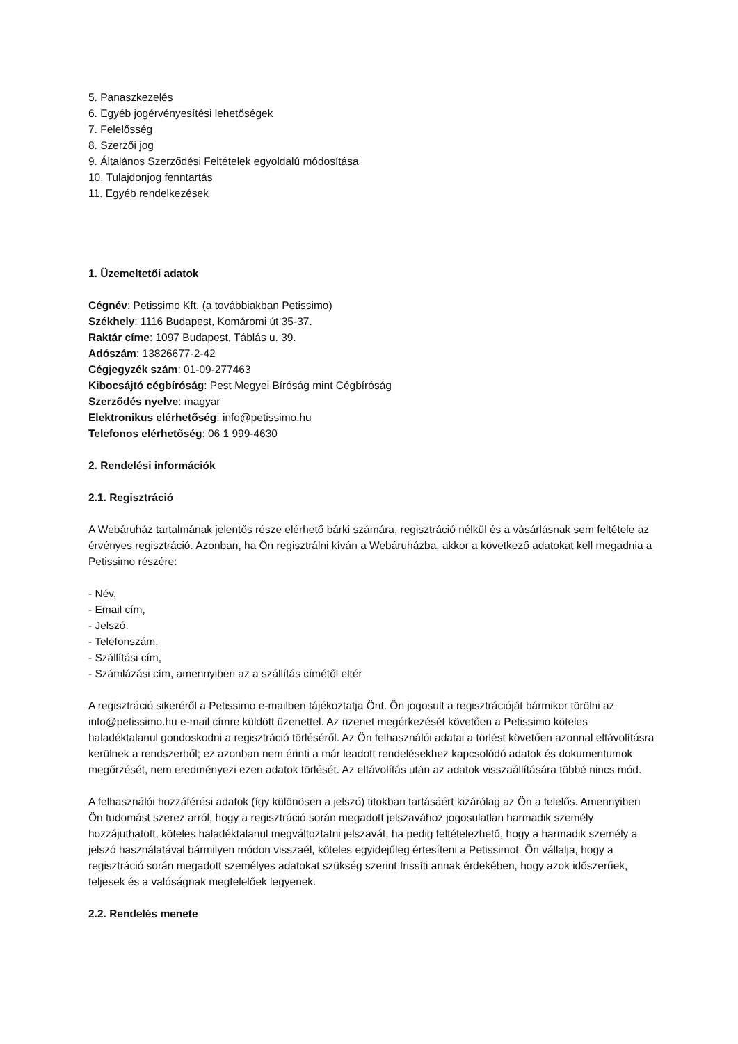5. Panaszkezelés
6. Egyéb jogérvényesítési lehetőségek
7. Felelősség
8. Szerzői jog
9. Általános Szerződési Feltételek egyoldalú módosítása
10. Tulajdonjog fenntartás
11. Egyéb rendelkezések
1. Üzemeltetői adatok
Cégnév: Petissimo Kft. (a továbbiakban Petissimo)
Székhely: 1116 Budapest, Komáromi út 35-37.
Raktár címe: 1097 Budapest, Táblás u. 39.
Adószám: 13826677-2-42
Cégjegyzék szám: 01-09-277463
Kibocsájtó cégbíróság: Pest Megyei Bíróság mint Cégbíróság
Szerződés nyelve: magyar
Elektronikus elérhetőség: info@petissimo.hu
Telefonos elérhetőség: 06 1 999-4630
2. Rendelési információk
2.1. Regisztráció
A Webáruház tartalmának jelentős része elérhető bárki számára, regisztráció nélkül és a vásárlásnak sem feltétele az érvényes regisztráció. Azonban, ha Ön regisztrálni kíván a Webáruházba, akkor a következő adatokat kell megadnia a Petissimo részére:
- Név,
- Email cím,
- Jelszó.
- Telefonszám,
- Szállítási cím,
- Számlázási cím, amennyiben az a szállítás címétől eltér
A regisztráció sikeréről a Petissimo e-mailben tájékoztatja Önt. Ön jogosult a regisztrációját bármikor törölni az info@petissimo.hu e-mail címre küldött üzenettel. Az üzenet megérkezését követően a Petissimo köteles haladéktalanul gondoskodni a regisztráció törléséről. Az Ön felhasználói adatai a törlést követően azonnal eltávolításra kerülnek a rendszerből; ez azonban nem érinti a már leadott rendelésekhez kapcsolódó adatok és dokumentumok megőrzését, nem eredményezi ezen adatok törlését. Az eltávolítás után az adatok visszaállítására többé nincs mód.
A felhasználói hozzáférési adatok (így különösen a jelszó) titokban tartásáért kizárólag az Ön a felelős. Amennyiben Ön tudomást szerez arról, hogy a regisztráció során megadott jelszavához jogosulatlan harmadik személy hozzájuthatott, köteles haladéktalanul megváltoztatni jelszavát, ha pedig feltételezhető, hogy a harmadik személy a jelszó használatával bármilyen módon visszaél, köteles egyidejűleg értesíteni a Petissimot. Ön vállalja, hogy a regisztráció során megadott személyes adatokat szükség szerint frissíti annak érdekében, hogy azok időszerűek, teljesek és a valóságnak megfelelőek legyenek.
2.2. Rendelés menete